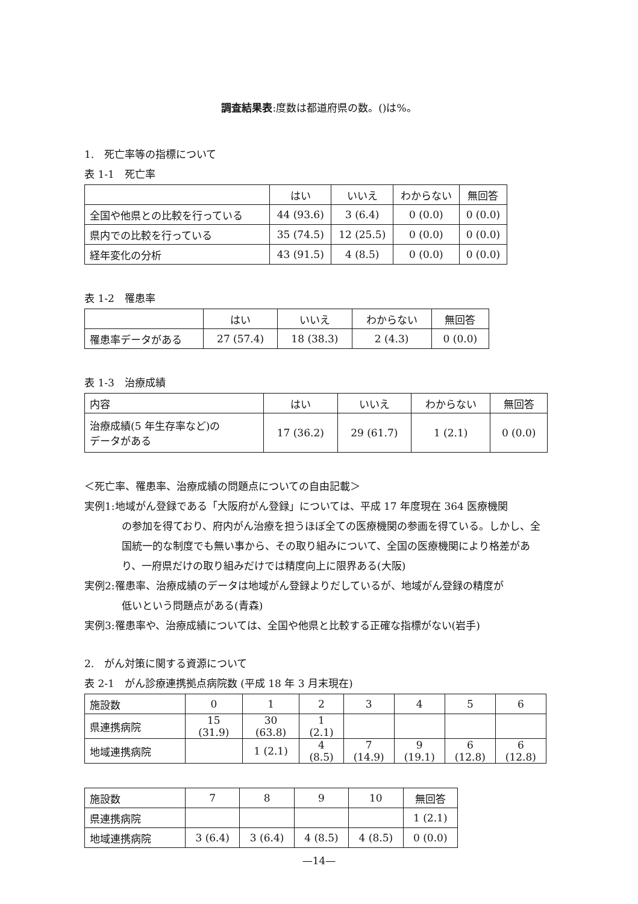調査結果表:度数は都道府県の数。()は%。
1.　死亡率等の指標について
表 1-1　死亡率
| | はい | いいえ | わからない | 無回答 |
| --- | --- | --- | --- | --- |
| 全国や他県との比較を行っている | 44 (93.6) | 3 (6.4) | 0 (0.0) | 0 (0.0) |
| 県内での比較を行っている | 35 (74.5) | 12 (25.5) | 0 (0.0) | 0 (0.0) |
| 経年変化の分析 | 43 (91.5) | 4 (8.5) | 0 (0.0) | 0 (0.0) |
表 1-2　罹患率
| | はい | いいえ | わからない | 無回答 |
| --- | --- | --- | --- | --- |
| 罹患率データがある | 27 (57.4) | 18 (38.3) | 2 (4.3) | 0 (0.0) |
表 1-3　治療成績
| 内容 | はい | いいえ | わからない | 無回答 |
| --- | --- | --- | --- | --- |
| 治療成績(5 年生存率など)の データがある | 17 (36.2) | 29 (61.7) | 1 (2.1) | 0 (0.0) |
＜死亡率、罹患率、治療成績の問題点についての自由記載＞
実例1:地域がん登録である「大阪府がん登録」については、平成 17 年度現在 364 医療機関
の参加を得ており、府内がん治療を担うほぼ全ての医療機関の参画を得ている。しかし、全国統一的な制度でも無い事から、その取り組みについて、全国の医療機関により格差があり、一府県だけの取り組みだけでは精度向上に限界ある(大阪)
実例2:罹患率、治療成績のデータは地域がん登録よりだしているが、地域がん登録の精度が
低いという問題点がある(青森)
実例3:罹患率や、治療成績については、全国や他県と比較する正確な指標がない(岩手)
2.　がん対策に関する資源について
表 2-1　がん診療連携拠点病院数 (平成 18 年 3 月末現在)
| 施設数 | 0 | 1 | 2 | 3 | 4 | 5 | 6 |
| 県連携病院 | 15 (31.9) | 30 (63.8) | 1 (2.1) | | | | |
| 地域連携病院 | | 1 (2.1) | 4 (8.5) | 7 (14.9) | 9 (19.1) | 6 (12.8) | 6 (12.8) |
| 施設数 | 7 | 8 | 9 | 10 | 無回答 |
| 県連携病院 | | | | | 1 (2.1) |
| 地域連携病院 | 3 (6.4) | 3 (6.4) | 4 (8.5) | 4 (8.5) | 0 (0.0) |
—14—